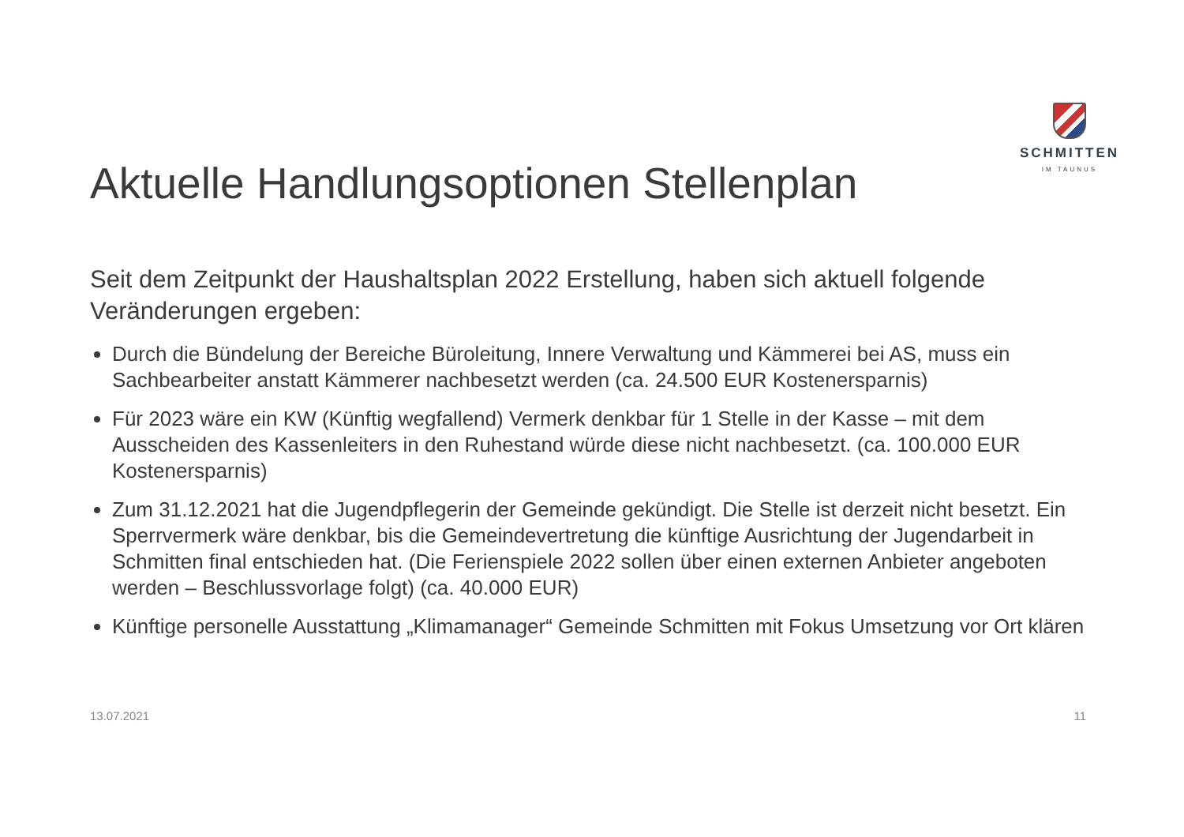SCHMITTEN
IM TAUNUS
Aktuelle Handlungsoptionen Stellenplan
Seit dem Zeitpunkt der Haushaltsplan 2022 Erstellung, haben sich aktuell folgende Veränderungen ergeben:
Durch die Bündelung der Bereiche Büroleitung, Innere Verwaltung und Kämmerei bei AS, muss ein Sachbearbeiter anstatt Kämmerer nachbesetzt werden (ca. 24.500 EUR Kostenersparnis)
Für 2023 wäre ein KW (Künftig wegfallend) Vermerk denkbar für 1 Stelle in der Kasse – mit dem Ausscheiden des Kassenleiters in den Ruhestand würde diese nicht nachbesetzt. (ca. 100.000 EUR Kostenersparnis)
Zum 31.12.2021 hat die Jugendpflegerin der Gemeinde gekündigt. Die Stelle ist derzeit nicht besetzt. Ein Sperrvermerk wäre denkbar, bis die Gemeindevertretung die künftige Ausrichtung der Jugendarbeit in Schmitten final entschieden hat. (Die Ferienspiele 2022 sollen über einen externen Anbieter angeboten werden – Beschlussvorlage folgt) (ca. 40.000 EUR)
Künftige personelle Ausstattung „Klimamanager“ Gemeinde Schmitten mit Fokus Umsetzung vor Ort klären
13.07.2021 11